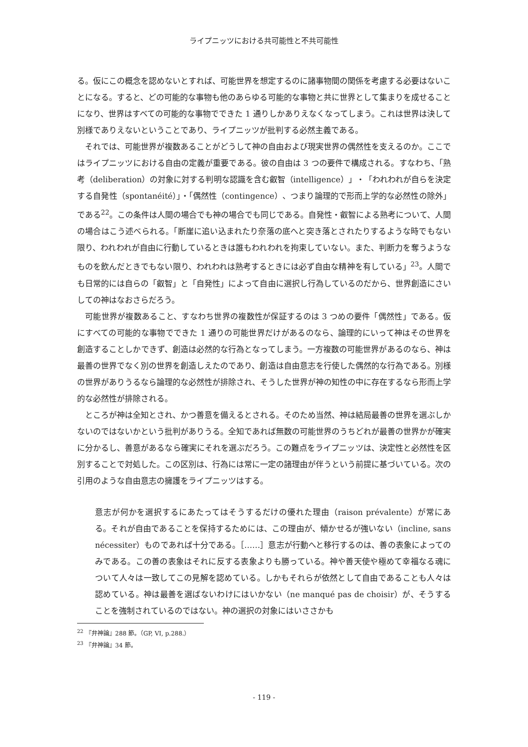ライプニッツにおける共可能性と不共可能性
る。仮にこの概念を認めないとすれば、可能世界を想定するのに諸事物間の関係を考慮する必要はないことになる。すると、どの可能的な事物も他のあらゆる可能的な事物と共に世界として集まりを成せることになり、世界はすべての可能的な事物でできた 1 通りしかありえなくなってしまう。これは世界は決して別様でありえないということであり、ライプニッツが批判する必然主義である。
それでは、可能世界が複数あることがどうして神の自由および現実世界の偶然性を支えるのか。ここではライプニッツにおける自由の定義が重要である。彼の自由は 3 つの要件で構成される。すなわち、「熟考（deliberation）の対象に対する判明な認識を含む叡智（intelligence）」・「われわれが自らを決定する自発性（spontanéité）」・「偶然性（contingence）、つまり論理的で形而上学的な必然性の除外」である<sup>22</sup>。この条件は人間の場合でも神の場合でも同じである。自発性・叡智による熟考について、人間の場合はこう述べられる。「断崖に追い込まれたり奈落の底へと突き落とされたりするような時でもない限り、われわれが自由に行動しているときは誰もわれわれを拘束していない。また、判断力を奪うようなものを飲んだときでもない限り、われわれは熟考するときには必ず自由な精神を有している」<sup>23</sup>。人間でも日常的には自らの「叡智」と「自発性」によって自由に選択し行為しているのだから、世界創造にさいしての神はなおさらだろう。
可能世界が複数あること、すなわち世界の複数性が保証するのは 3 つめの要件「偶然性」である。仮にすべての可能的な事物でできた 1 通りの可能世界だけがあるのなら、論理的にいって神はその世界を創造することしかできず、創造は必然的な行為となってしまう。一方複数の可能世界があるのなら、神は最善の世界でなく別の世界を創造しえたのであり、創造は自由意志を行使した偶然的な行為である。別様の世界がありうるなら論理的な必然性が排除され、そうした世界が神の知性の中に存在するなら形而上学的な必然性が排除される。
ところが神は全知とされ、かつ善意を備えるとされる。そのため当然、神は結局最善の世界を選ぶしかないのではないかという批判がありうる。全知であれば無数の可能世界のうちどれが最善の世界かが確実に分かるし、善意があるなら確実にそれを選ぶだろう。この難点をライプニッツは、決定性と必然性を区別することで対処した。この区別は、行為には常に一定の諸理由が伴うという前提に基づいている。次の引用のような自由意志の擁護をライプニッツはする。
意志が何かを選択するにあたってはそうするだけの優れた理由（raison prévalente）が常にある。それが自由であることを保持するためには、この理由が、傾かせるが強いない（incline, sans nécessiter）ものであれば十分である。［……］意志が行動へと移行するのは、善の表象によってのみである。この善の表象はそれに反する表象よりも勝っている。神や善天使や極めて幸福なる魂について人々は一致してこの見解を認めている。しかもそれらが依然として自由であることも人々は認めている。神は最善を選ばないわけにはいかない（ne manqué pas de choisir）が、そうすることを強制されているのではない。神の選択の対象にはいささかも
<sup>22</sup> 『弁神論』288 節。（GP, VI, p.288.）
<sup>23</sup> 『弁神論』34 節。
- 119 -